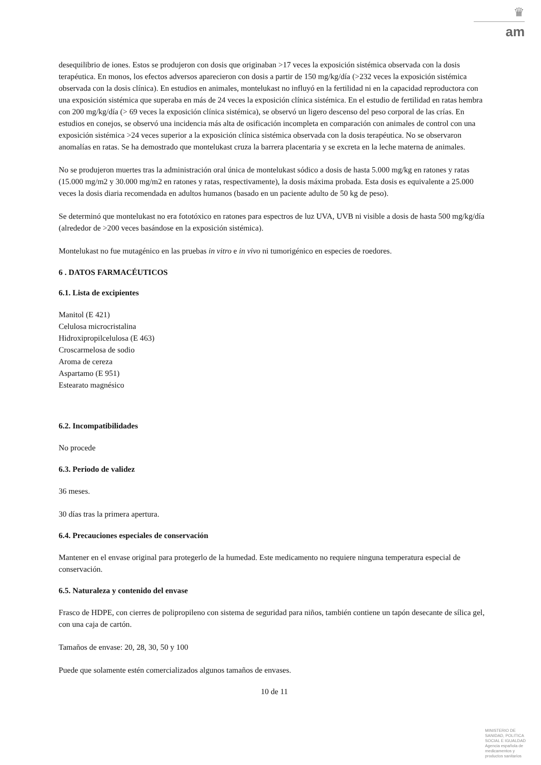♛
am
desequilibrio de iones. Estos se produjeron con dosis que originaban >17 veces la exposición sistémica observada con la dosis terapéutica. En monos, los efectos adversos aparecieron con dosis a partir de 150 mg/kg/día (>232 veces la exposición sistémica observada con la dosis clínica). En estudios en animales, montelukast no influyó en la fertilidad ni en la capacidad reproductora con una exposición sistémica que superaba en más de 24 veces la exposición clínica sistémica. En el estudio de fertilidad en ratas hembra con 200 mg/kg/día (> 69 veces la exposición clínica sistémica), se observó un ligero descenso del peso corporal de las crías. En estudios en conejos, se observó una incidencia más alta de osificación incompleta en comparación con animales de control con una exposición sistémica >24 veces superior a la exposición clínica sistémica observada con la dosis terapéutica. No se observaron anomalías en ratas. Se ha demostrado que montelukast cruza la barrera placentaria y se excreta en la leche materna de animales.
No se produjeron muertes tras la administración oral única de montelukast sódico a dosis de hasta 5.000 mg/kg en ratones y ratas (15.000 mg/m2 y 30.000 mg/m2 en ratones y ratas, respectivamente), la dosis máxima probada. Esta dosis es equivalente a 25.000 veces la dosis diaria recomendada en adultos humanos (basado en un paciente adulto de 50 kg de peso).
Se determinó que montelukast no era fototóxico en ratones para espectros de luz UVA, UVB ni visible a dosis de hasta 500 mg/kg/día (alrededor de >200 veces basándose en la exposición sistémica).
Montelukast no fue mutagénico en las pruebas in vitro e in vivo ni tumorigénico en especies de roedores.
6 . DATOS FARMACÉUTICOS
6.1. Lista de excipientes
Manitol (E 421)
Celulosa microcristalina
Hidroxipropilcelulosa (E 463)
Croscarmelosa de sodio
Aroma de cereza
Aspartamo (E 951)
Estearato magnésico
6.2. Incompatibilidades
No procede
6.3. Periodo de validez
36 meses.
30 días tras la primera apertura.
6.4. Precauciones especiales de conservación
Mantener en el envase original para protegerlo de la humedad. Este medicamento no requiere ninguna temperatura especial de conservación.
6.5. Naturaleza y contenido del envase
Frasco de HDPE, con cierres de polipropileno con sistema de seguridad para niños, también contiene un tapón desecante de sílica gel, con una caja de cartón.
Tamaños de envase: 20, 28, 30, 50 y 100
Puede que solamente estén comercializados algunos tamaños de envases.
10 de 11
MINISTERIO DE
SANIDAD, POLITICA
SOCIAL E IGUALDAD
Agencia española de
medicamentos y
productos sanitarios